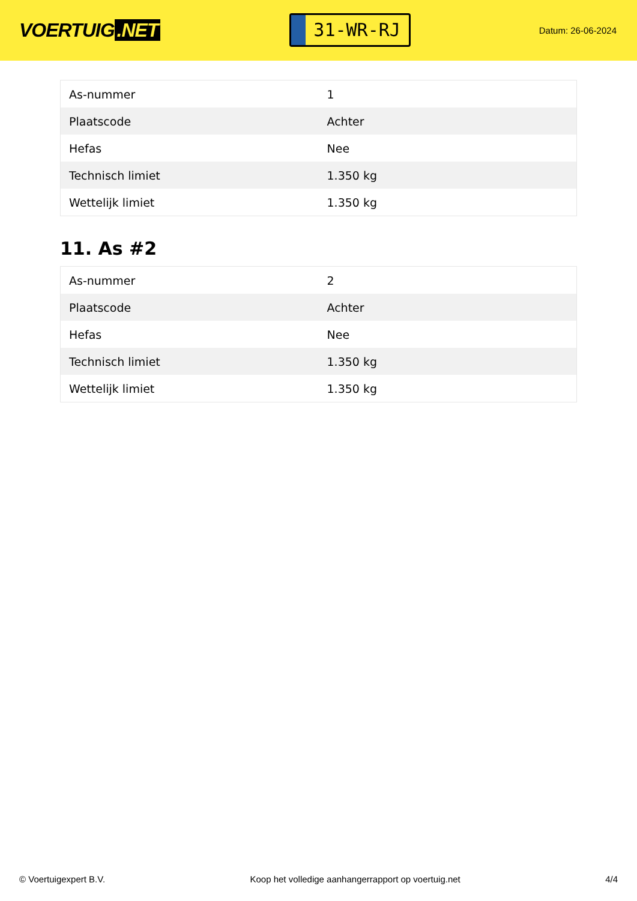VOERTUIG.NET
31-WR-RJ
Datum: 26-06-2024
| As-nummer | 1 |
| Plaatscode | Achter |
| Hefas | Nee |
| Technisch limiet | 1.350 kg |
| Wettelijk limiet | 1.350 kg |
11. As #2
| As-nummer | 2 |
| Plaatscode | Achter |
| Hefas | Nee |
| Technisch limiet | 1.350 kg |
| Wettelijk limiet | 1.350 kg |
© Voertuigexpert B.V. Koop het volledige aanhangerrapport op voertuig.net 4/4